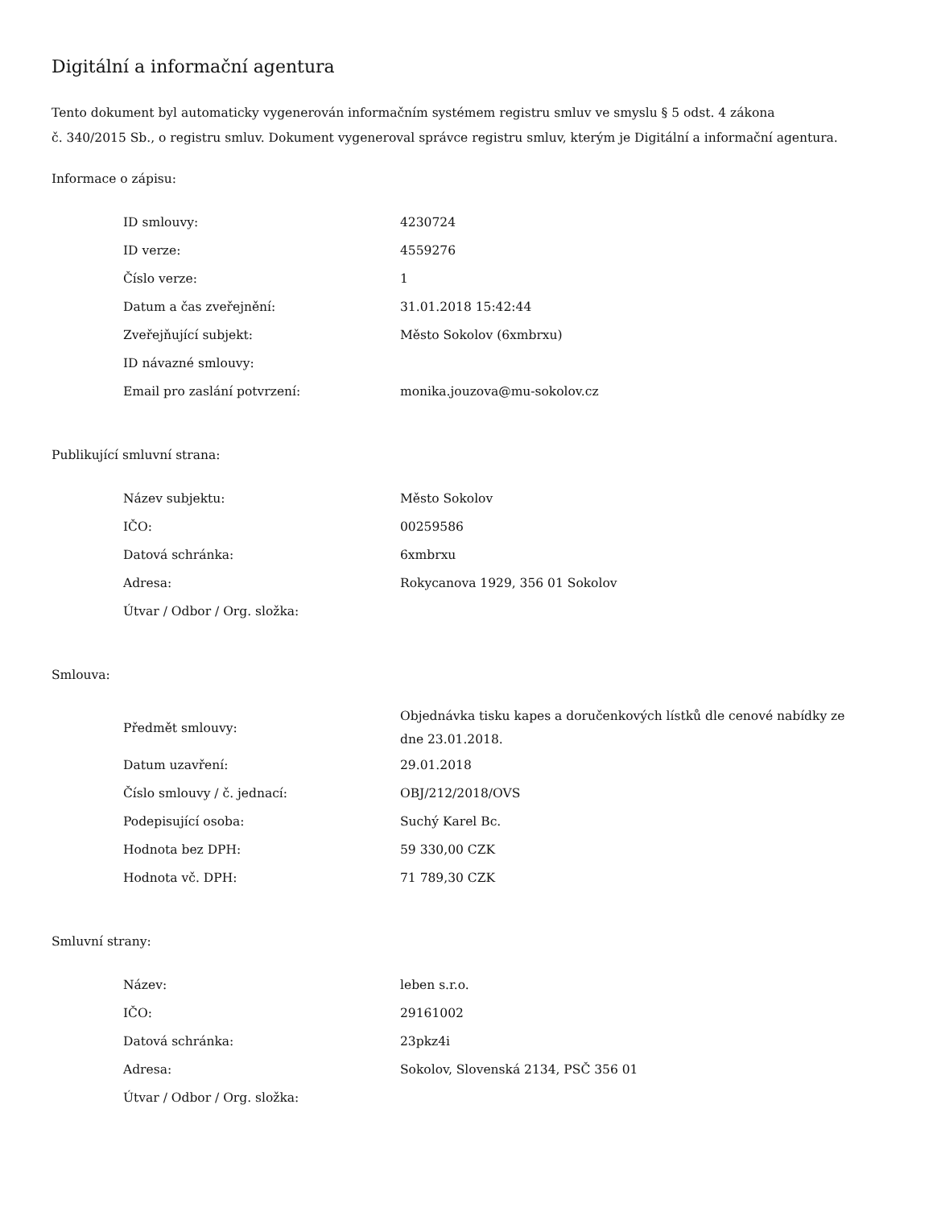Digitální a informační agentura
Tento dokument byl automaticky vygenerován informačním systémem registru smluv ve smyslu § 5 odst. 4 zákona
č. 340/2015 Sb., o registru smluv. Dokument vygeneroval správce registru smluv, kterým je Digitální a informační agentura.
Informace o zápisu:
| ID smlouvy: | 4230724 |
| ID verze: | 4559276 |
| Číslo verze: | 1 |
| Datum a čas zveřejnění: | 31.01.2018 15:42:44 |
| Zveřejňující subjekt: | Město Sokolov (6xmbrxu) |
| ID návazné smlouvy: | |
| Email pro zaslání potvrzení: | monika.jouzova@mu-sokolov.cz |
Publikující smluvní strana:
| Název subjektu: | Město Sokolov |
| IČO: | 00259586 |
| Datová schránka: | 6xmbrxu |
| Adresa: | Rokycanova 1929, 356 01 Sokolov |
| Útvar / Odbor / Org. složka: | |
Smlouva:
| Předmět smlouvy: | Objednávka tisku kapes a doručenkových lístků dle cenové nabídky ze dne 23.01.2018. |
| Datum uzavření: | 29.01.2018 |
| Číslo smlouvy / č. jednací: | OBJ/212/2018/OVS |
| Podepisující osoba: | Suchý Karel Bc. |
| Hodnota bez DPH: | 59 330,00 CZK |
| Hodnota vč. DPH: | 71 789,30 CZK |
Smluvní strany:
| Název: | leben s.r.o. |
| IČO: | 29161002 |
| Datová schránka: | 23pkz4i |
| Adresa: | Sokolov, Slovenská 2134, PSČ 356 01 |
| Útvar / Odbor / Org. složka: | |